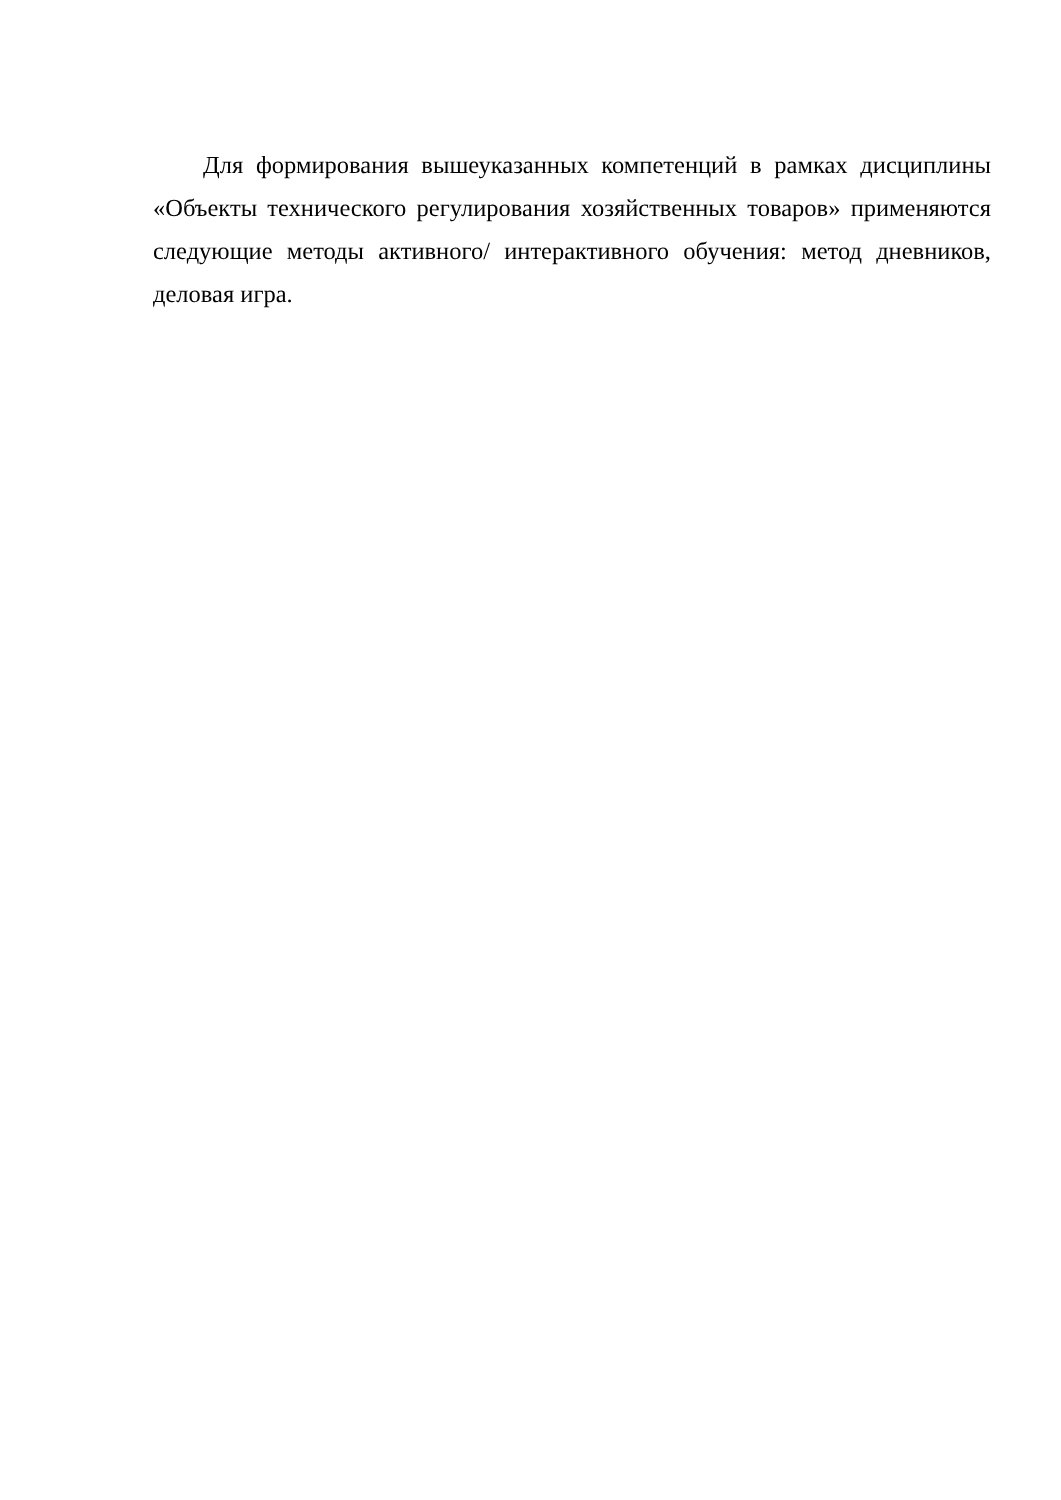Для формирования вышеуказанных компетенций в рамках дисциплины «Объекты технического регулирования хозяйственных товаров» применяются следующие методы активного/ интерактивного обучения: метод дневников, деловая игра.